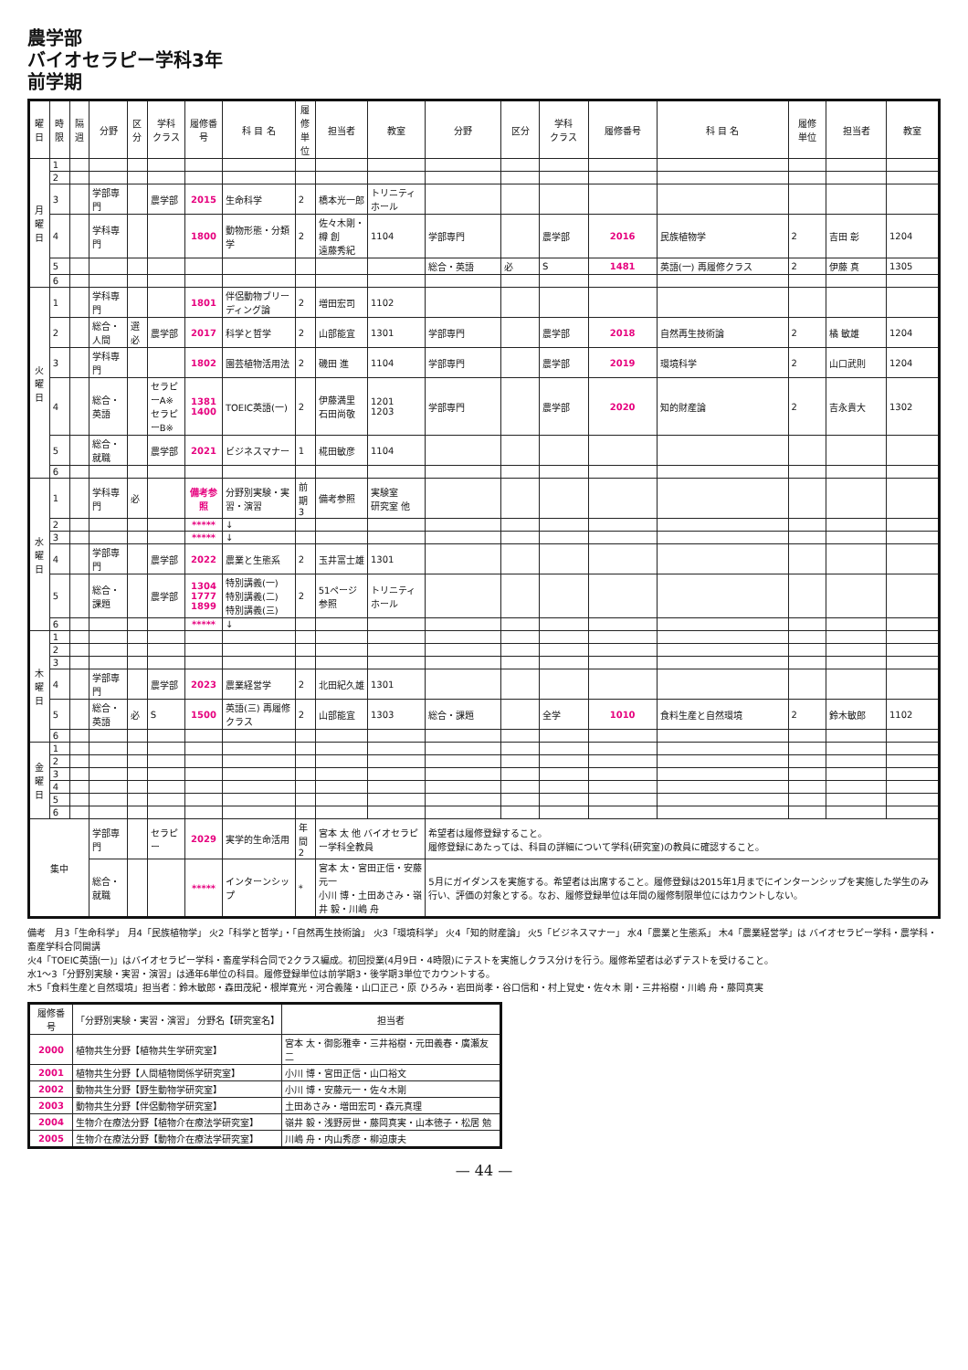農学部
バイオセラピー学科3年
前学期
| 曜日 | 時限 | 隔週 | 分野 | 区分 | 学科 クラス | 履修番号 | 科 目 名 | 履修 単位 | 担当者 | 教室 | 分野 | 区分 | 学科 クラス | 履修番号 | 科 目 名 | 履修 単位 | 担当者 | 教室 |
| --- | --- | --- | --- | --- | --- | --- | --- | --- | --- | --- | --- | --- | --- | --- | --- | --- | --- | --- |
| 月 曜 日 | 1 | | | | | | | | | | | | | | | | | |
| | 2 | | | | | | | | | | | | | | | | | |
| | 3 | | 学部専門 | | 農学部 | 2015 | 生命科学 | 2 | 橋本光一郎 | トリニティホール | | | | | | | | |
| | 4 | | 学科専門 | | | 1800 | 動物形態・分類学 | 2 | 佐々木剛・樽 創 遠藤秀紀 | 1104 | 学部専門 | | 農学部 | 2016 | 民族植物学 | 2 | 吉田 彰 | 1204 |
| | 5 | | | | | | | | | | 総合・英語 | 必 | S | 1481 | 英語(一) 再履修クラス | 2 | 伊藤 真 | 1305 |
| | 6 | | | | | | | | | | | | | | | | | |
| 火 曜 日 | 1 | | 学科専門 | | | 1801 | 伴侶動物ブリーディング論 | 2 | 増田宏司 | 1102 | | | | | | | | |
| | 2 | | 総合・人間 | 選必 | 農学部 | 2017 | 科学と哲学 | 2 | 山部能宜 | 1301 | 学部専門 | | 農学部 | 2018 | 自然再生技術論 | 2 | 橘 敏雄 | 1204 |
| | 3 | | 学科専門 | | | 1802 | 園芸植物活用法 | 2 | 磯田 進 | 1104 | 学部専門 | | 農学部 | 2019 | 環境科学 | 2 | 山口武則 | 1204 |
| | 4 | | 総合・英語 | | セラピーA※ セラピーB※ | 1381 1400 | TOEIC英語(一) | 2 | 伊藤満里 石田尚敬 | 1201 1203 | 学部専門 | | 農学部 | 2020 | 知的財産論 | 2 | 吉永貴大 | 1302 |
| | 5 | | 総合・就職 | | 農学部 | 2021 | ビジネスマナー | 1 | 椛田敏彦 | 1104 | | | | | | | | |
| | 6 | | | | | | | | | | | | | | | | | |
| 水 曜 日 | 1 | | 学科専門 | 必 | | 備考参照 | 分野別実験・実習・演習 | 前期 3 | 備考参照 | 実験室 研究室 他 | | | | | | | | |
| | 2 | | | | | ***** | ↓ | | | | | | | | | | | |
| | 3 | | | | | ***** | ↓ | | | | | | | | | | | |
| | 4 | | 学部専門 | | 農学部 | 2022 | 農業と生態系 | 2 | 玉井富士雄 | 1301 | | | | | | | | |
| | 5 | | 総合・課題 | | 農学部 | 1304 1777 1899 | 特別講義(一) 特別講義(二) 特別講義(三) | 2 | 51ページ参照 | トリニティホール | | | | | | | | |
| | 6 | | | | | ***** | ↓ | | | | | | | | | | | |
| 木 曜 日 | 1 | | | | | | | | | | | | | | | | | |
| | 2 | | | | | | | | | | | | | | | | | |
| | 3 | | | | | | | | | | | | | | | | | |
| | 4 | | 学部専門 | | 農学部 | 2023 | 農業経営学 | 2 | 北田紀久雄 | 1301 | | | | | | | | |
| | 5 | | 総合・英語 | 必 | S | 1500 | 英語(三) 再履修クラス | 2 | 山部能宜 | 1303 | 総合・課題 | | 全学 | 1010 | 食料生産と自然環境 | 2 | 鈴木敏郎 | 1102 |
| | 6 | | | | | | | | | | | | | | | | | |
| 金 曜 日 | 1 | | | | | | | | | | | | | | | | | |
| | 2 | | | | | | | | | | | | | | | | | |
| | 3 | | | | | | | | | | | | | | | | | |
| | 4 | | | | | | | | | | | | | | | | | |
| | 5 | | | | | | | | | | | | | | | | | |
| | 6 | | | | | | | | | | | | | | | | | |
| 集中 | | | 学部専門 | | セラピー | 2029 | 実学的生命活用 | 年間 2 | 宮本 太 他 バイオセラピー学科全教員 | | 希望者は履修登録すること。 履修登録にあたっては、科目の詳細について学科(研究室)の教員に確認すること。 | | | | | | | |
| | | | 総合・就職 | | | ***** | インターンシップ | * | 宮本 太・宮田正信・安藤元一 小川 博・土田あさみ・嶺井 毅・川嶋 舟 | | 5月にガイダンスを実施する。希望者は出席すること。履修登録は2015年1月までにインターンシップを実施した学生のみ行い、評価の対象とする。なお、履修登録単位は年間の履修制限単位にはカウントしない。 | | | | | | | |
備考　月3「生命科学」 月4「民族植物学」 火2「科学と哲学」・「自然再生技術論」 火3「環境科学」 火4「知的財産論」 火5「ビジネスマナー」 水4「農業と生態系」 木4「農業経営学」は バイオセラピー学科・農学科・畜産学科合同開講
火4「TOEIC英語(一)」はバイオセラピー学科・畜産学科合同で2クラス編成。初回授業(4月9日・4時限)にテストを実施しクラス分けを行う。履修希望者は必ずテストを受けること。
水1〜3「分野別実験・実習・演習」は通年6単位の科目。履修登録単位は前学期3・後学期3単位でカウントする。
木5「食料生産と自然環境」担当者：鈴木敏郎・森田茂紀・根岸寛光・河合義隆・山口正己・原 ひろみ・岩田尚孝・谷口信和・村上覚史・佐々木 剛・三井裕樹・川嶋 舟・藤岡真実
| 履修番号 | 「分野別実験・実習・演習」 分野名【研究室名】 | 担当者 |
| --- | --- | --- |
| 2000 | 植物共生分野【植物共生学研究室】 | 宮本 太・御影雅幸・三井裕樹・元田義春・廣瀬友二 |
| 2001 | 植物共生分野【人間植物関係学研究室】 | 小川 博・宮田正信・山口裕文 |
| 2002 | 動物共生分野【野生動物学研究室】 | 小川 博・安藤元一・佐々木剛 |
| 2003 | 動物共生分野【伴侶動物学研究室】 | 土田あさみ・増田宏司・森元真理 |
| 2004 | 生物介在療法分野【植物介在療法学研究室】 | 嶺井 毅・浅野房世・藤岡真実・山本徳子・松居 勉 |
| 2005 | 生物介在療法分野【動物介在療法学研究室】 | 川嶋 舟・内山秀彦・柳迫康夫 |
— 44 —